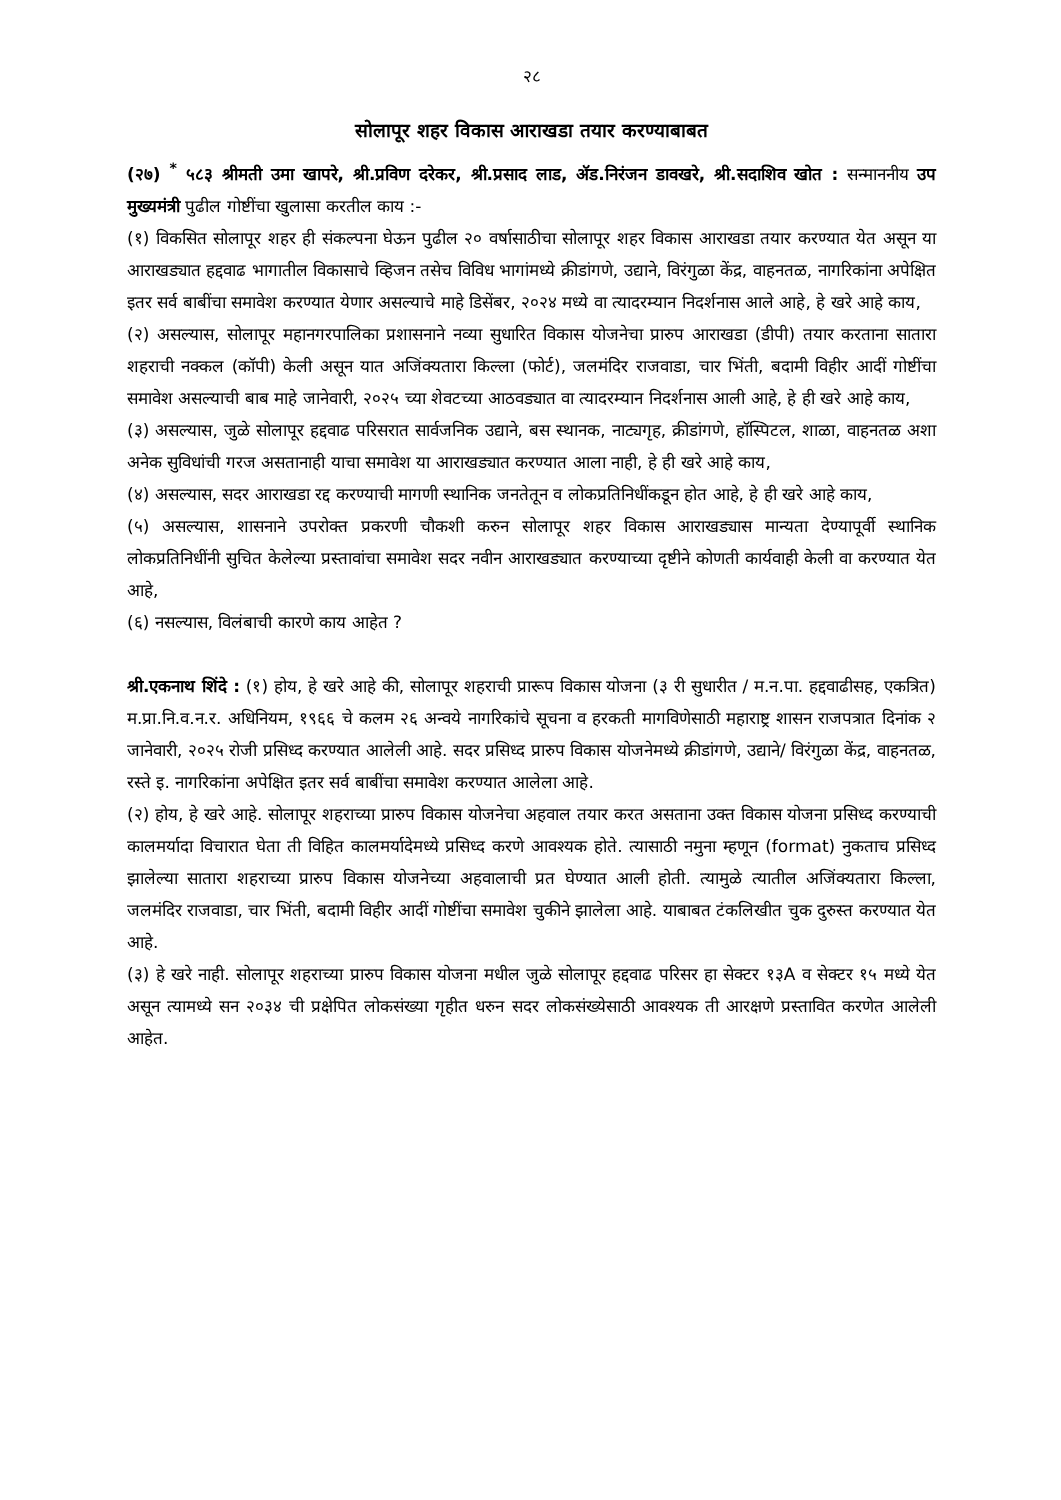२८
सोलापूर शहर विकास आराखडा तयार करण्याबाबत
(२७) <sup>*</sup> ५८३ श्रीमती उमा खापरे, श्री.प्रविण दरेकर, श्री.प्रसाद लाड, ॲड.निरंजन डावखरे, श्री.सदाशिव खोत : सन्माननीय उप मुख्यमंत्री पुढील गोष्टींचा खुलासा करतील काय :-
(१) विकसित सोलापूर शहर ही संकल्पना घेऊन पुढील २० वर्षासाठीचा सोलापूर शहर विकास आराखडा तयार करण्यात येत असून या आराखड्यात हद्दवाढ भागातील विकासाचे व्हिजन तसेच विविध भागांमध्ये क्रीडांगणे, उद्याने, विरंगुळा केंद्र, वाहनतळ, नागरिकांना अपेक्षित इतर सर्व बाबींचा समावेश करण्यात येणार असल्याचे माहे डिसेंबर, २०२४ मध्ये वा त्यादरम्यान निदर्शनास आले आहे, हे खरे आहे काय,
(२) असल्यास, सोलापूर महानगरपालिका प्रशासनाने नव्या सुधारित विकास योजनेचा प्रारुप आराखडा (डीपी) तयार करताना सातारा शहराची नक्कल (कॉपी) केली असून यात अजिंक्यतारा किल्ला (फोर्ट), जलमंदिर राजवाडा, चार भिंती, बदामी विहीर आदीं गोष्टींचा समावेश असल्याची बाब माहे जानेवारी, २०२५ च्या शेवटच्या आठवड्यात वा त्यादरम्यान निदर्शनास आली आहे, हे ही खरे आहे काय,
(३) असल्यास, जुळे सोलापूर हद्दवाढ परिसरात सार्वजनिक उद्याने, बस स्थानक, नाट्यगृह, क्रीडांगणे, हॉस्पिटल, शाळा, वाहनतळ अशा अनेक सुविधांची गरज असतानाही याचा समावेश या आराखड्यात करण्यात आला नाही, हे ही खरे आहे काय,
(४) असल्यास, सदर आराखडा रद्द करण्याची मागणी स्थानिक जनतेतून व लोकप्रतिनिधींकडून होत आहे, हे ही खरे आहे काय,
(५) असल्यास, शासनाने उपरोक्त प्रकरणी चौकशी करुन सोलापूर शहर विकास आराखड्यास मान्यता देण्यापूर्वी स्थानिक लोकप्रतिनिधींनी सुचित केलेल्या प्रस्तावांचा समावेश सदर नवीन आराखड्यात करण्याच्या दृष्टीने कोणती कार्यवाही केली वा करण्यात येत आहे,
(६) नसल्यास, विलंबाची कारणे काय आहेत ?
श्री.एकनाथ शिंदे : (१) होय, हे खरे आहे की, सोलापूर शहराची प्रारूप विकास योजना (३ री सुधारीत / म.न.पा. हद्दवाढीसह, एकत्रित) म.प्रा.नि.व.न.र. अधिनियम, १९६६ चे कलम २६ अन्वये नागरिकांचे सूचना व हरकती मागविणेसाठी महाराष्ट्र शासन राजपत्रात दिनांक २ जानेवारी, २०२५ रोजी प्रसिध्द करण्यात आलेली आहे. सदर प्रसिध्द प्रारुप विकास योजनेमध्ये क्रीडांगणे, उद्याने/ विरंगुळा केंद्र, वाहनतळ, रस्ते इ. नागरिकांना अपेक्षित इतर सर्व बाबींचा समावेश करण्यात आलेला आहे.
(२) होय, हे खरे आहे. सोलापूर शहराच्या प्रारुप विकास योजनेचा अहवाल तयार करत असताना उक्त विकास योजना प्रसिध्द करण्याची कालमर्यादा विचारात घेता ती विहित कालमर्यादेमध्ये प्रसिध्द करणे आवश्यक होते. त्यासाठी नमुना म्हणून (format) नुकताच प्रसिध्द झालेल्या सातारा शहराच्या प्रारुप विकास योजनेच्या अहवालाची प्रत घेण्यात आली होती. त्यामुळे त्यातील अजिंक्यतारा किल्ला, जलमंदिर राजवाडा, चार भिंती, बदामी विहीर आदीं गोष्टींचा समावेश चुकीने झालेला आहे. याबाबत टंकलिखीत चुक दुरुस्त करण्यात येत आहे.
(३) हे खरे नाही. सोलापूर शहराच्या प्रारुप विकास योजना मधील जुळे सोलापूर हद्दवाढ परिसर हा सेक्टर १३A व सेक्टर १५ मध्ये येत असून त्यामध्ये सन २०३४ ची प्रक्षेपित लोकसंख्या गृहीत धरुन सदर लोकसंख्येसाठी आवश्यक ती आरक्षणे प्रस्तावित करणेत आलेली आहेत.